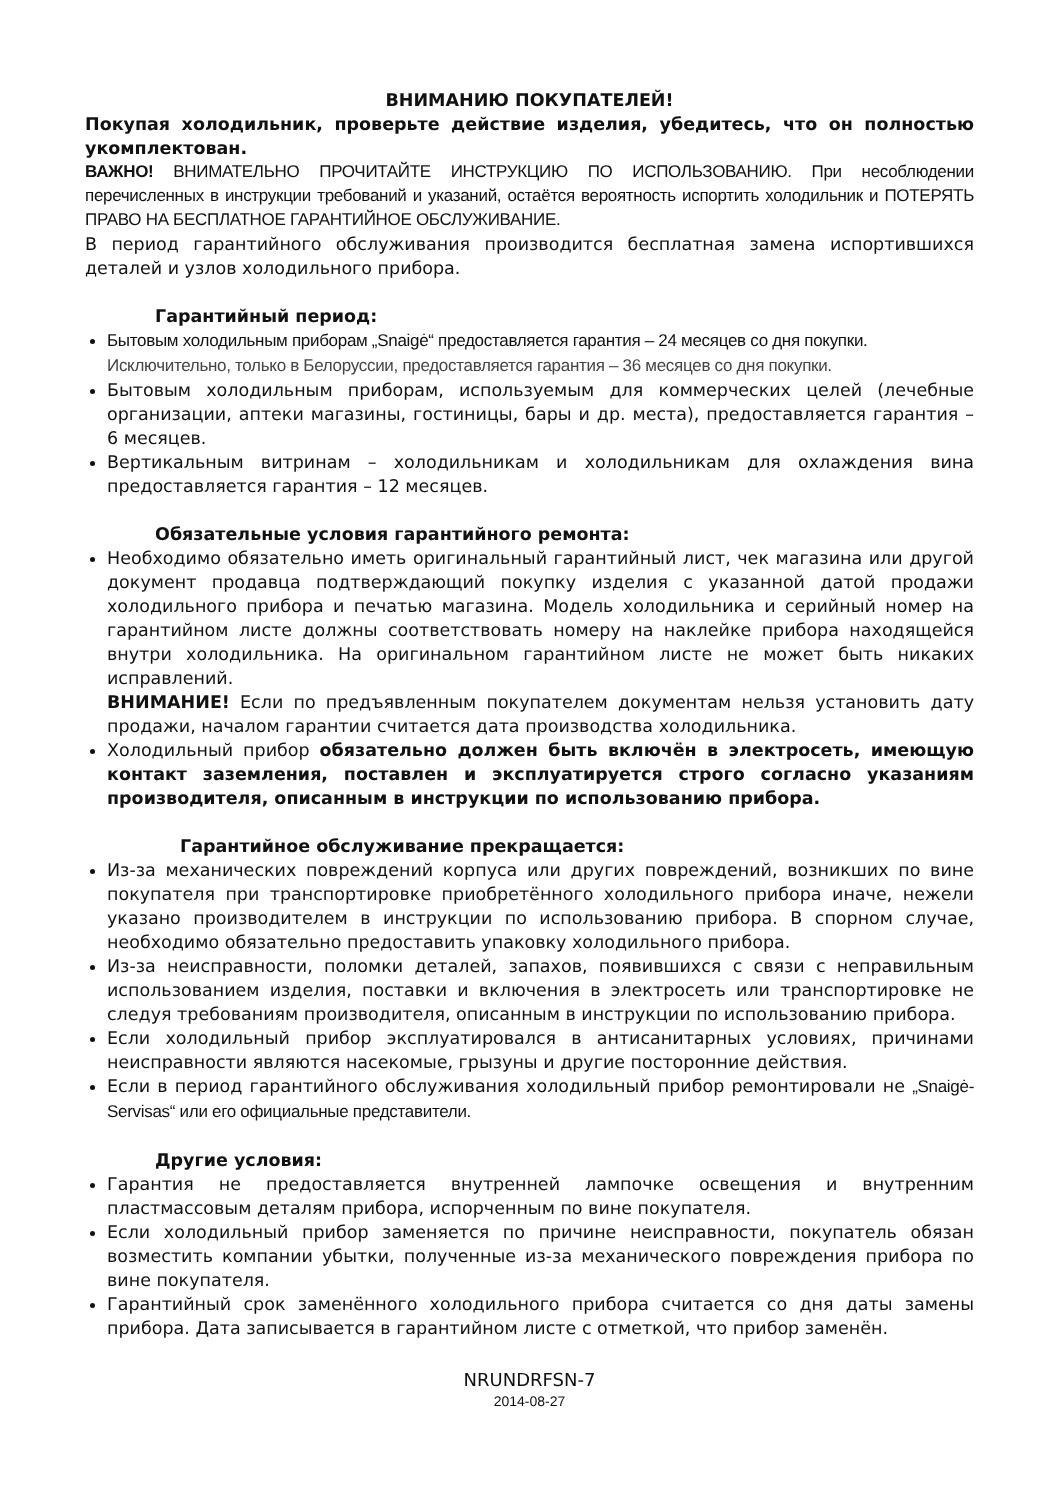ВНИМАНИЮ ПОКУПАТЕЛЕЙ!
Покупая холодильник, проверьте действие изделия, убедитесь, что он полностью укомплектован.
ВАЖНО! ВНИМАТЕЛЬНО ПРОЧИТАЙТЕ ИНСТРУКЦИЮ ПО ИСПОЛЬЗОВАНИЮ. При несоблюдении перечисленных в инструкции требований и указаний, остаётся вероятность испортить холодильник и ПОТЕРЯТЬ ПРАВО НА БЕСПЛАТНОЕ ГАРАНТИЙНОЕ ОБСЛУЖИВАНИЕ.
В период гарантийного обслуживания производится бесплатная замена испортившихся деталей и узлов холодильного прибора.
Гарантийный период:
Бытовым холодильным приборам „Snaigė“ предоставляется гарантия – 24 месяцев со дня покупки.
Исключительно, только в Белоруссии, предоставляется гарантия – 36 месяцев со дня покупки.
Бытовым холодильным приборам, используемым для коммерческих целей (лечебные организации, аптеки магазины, гостиницы, бары и др. места), предоставляется гарантия – 6 месяцев.
Вертикальным витринам – холодильникам и холодильникам для охлаждения вина предоставляется гарантия – 12 месяцев.
Обязательные условия гарантийного ремонта:
Необходимо обязательно иметь оригинальный гарантийный лист, чек магазина или другой документ продавца подтверждающий покупку изделия с указанной датой продажи холодильного прибора и печатью магазина. Модель холодильника и серийный номер на гарантийном листе должны соответствовать номеру на наклейке прибора находящейся внутри холодильника. На оригинальном гарантийном листе не может быть никаких исправлений.
ВНИМАНИЕ! Если по предъявленным покупателем документам нельзя установить дату продажи, началом гарантии считается дата производства холодильника.
Холодильный прибор обязательно должен быть включён в электросеть, имеющую контакт заземления, поставлен и эксплуатируется строго согласно указаниям производителя, описанным в инструкции по использованию прибора.
Гарантийное обслуживание прекращается:
Из-за механических повреждений корпуса или других повреждений, возникших по вине покупателя при транспортировке приобретённого холодильного прибора иначе, нежели указано производителем в инструкции по использованию прибора. В спорном случае, необходимо обязательно предоставить упаковку холодильного прибора.
Из-за неисправности, поломки деталей, запахов, появившихся с связи с неправильным использованием изделия, поставки и включения в электросеть или транспортировке не следуя требованиям производителя, описанным в инструкции по использованию прибора.
Если холодильный прибор эксплуатировался в антисанитарных условиях, причинами неисправности являются насекомые, грызуны и другие посторонние действия.
Если в период гарантийного обслуживания холодильный прибор ремонтировали не „Snaigė-Servisas“ или его официальные представители.
Другие условия:
Гарантия не предоставляется внутренней лампочке освещения и внутренним пластмассовым деталям прибора, испорченным по вине покупателя.
Если холодильный прибор заменяется по причине неисправности, покупатель обязан возместить компании убытки, полученные из-за механического повреждения прибора по вине покупателя.
Гарантийный срок заменённого холодильного прибора считается со дня даты замены прибора. Дата записывается в гарантийном листе с отметкой, что прибор заменён.
NRUNDRFSN-7
2014-08-27